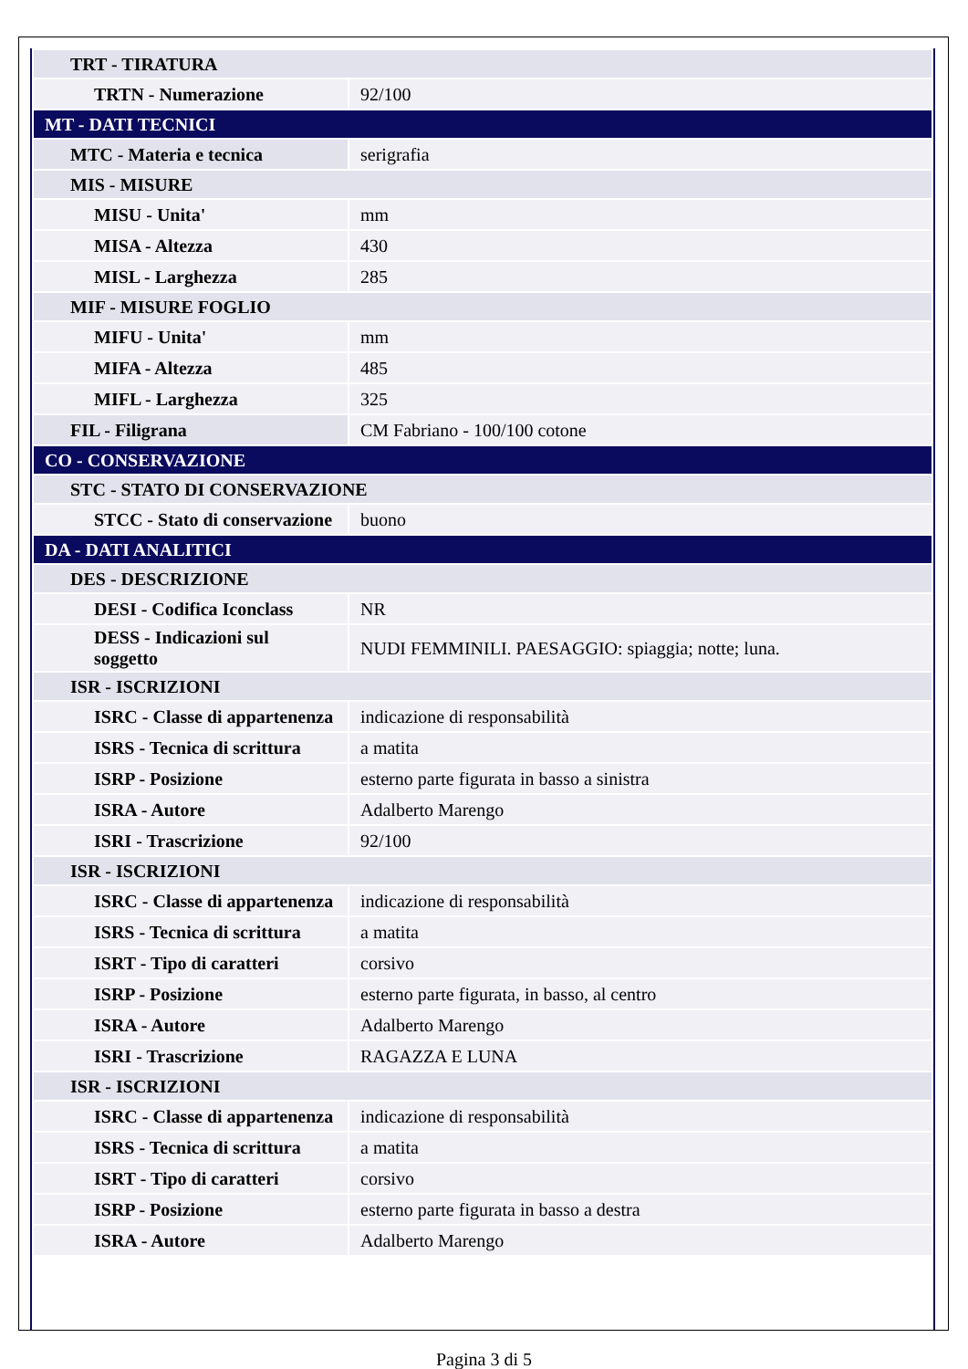| TRT - TIRATURA | |
| TRTN - Numerazione | 92/100 |
| MT - DATI TECNICI | |
| MTC - Materia e tecnica | serigrafia |
| MIS - MISURE | |
| MISU - Unita' | mm |
| MISA - Altezza | 430 |
| MISL - Larghezza | 285 |
| MIF - MISURE FOGLIO | |
| MIFU - Unita' | mm |
| MIFA - Altezza | 485 |
| MIFL - Larghezza | 325 |
| FIL - Filigrana | CM Fabriano - 100/100 cotone |
| CO - CONSERVAZIONE | |
| STC - STATO DI CONSERVAZIONE | |
| STCC - Stato di conservazione | buono |
| DA - DATI ANALITICI | |
| DES - DESCRIZIONE | |
| DESI - Codifica Iconclass | NR |
| DESS - Indicazioni sul soggetto | NUDI FEMMINILI. PAESAGGIO: spiaggia; notte; luna. |
| ISR - ISCRIZIONI | |
| ISRC - Classe di appartenenza | indicazione di responsabilità |
| ISRS - Tecnica di scrittura | a matita |
| ISRP - Posizione | esterno parte figurata in basso a sinistra |
| ISRA - Autore | Adalberto Marengo |
| ISRI - Trascrizione | 92/100 |
| ISR - ISCRIZIONI | |
| ISRC - Classe di appartenenza | indicazione di responsabilità |
| ISRS - Tecnica di scrittura | a matita |
| ISRT - Tipo di caratteri | corsivo |
| ISRP - Posizione | esterno parte figurata, in basso, al centro |
| ISRA - Autore | Adalberto Marengo |
| ISRI - Trascrizione | RAGAZZA E LUNA |
| ISR - ISCRIZIONI | |
| ISRC - Classe di appartenenza | indicazione di responsabilità |
| ISRS - Tecnica di scrittura | a matita |
| ISRT - Tipo di caratteri | corsivo |
| ISRP - Posizione | esterno parte figurata in basso a destra |
| ISRA - Autore | Adalberto Marengo |
Pagina 3 di 5